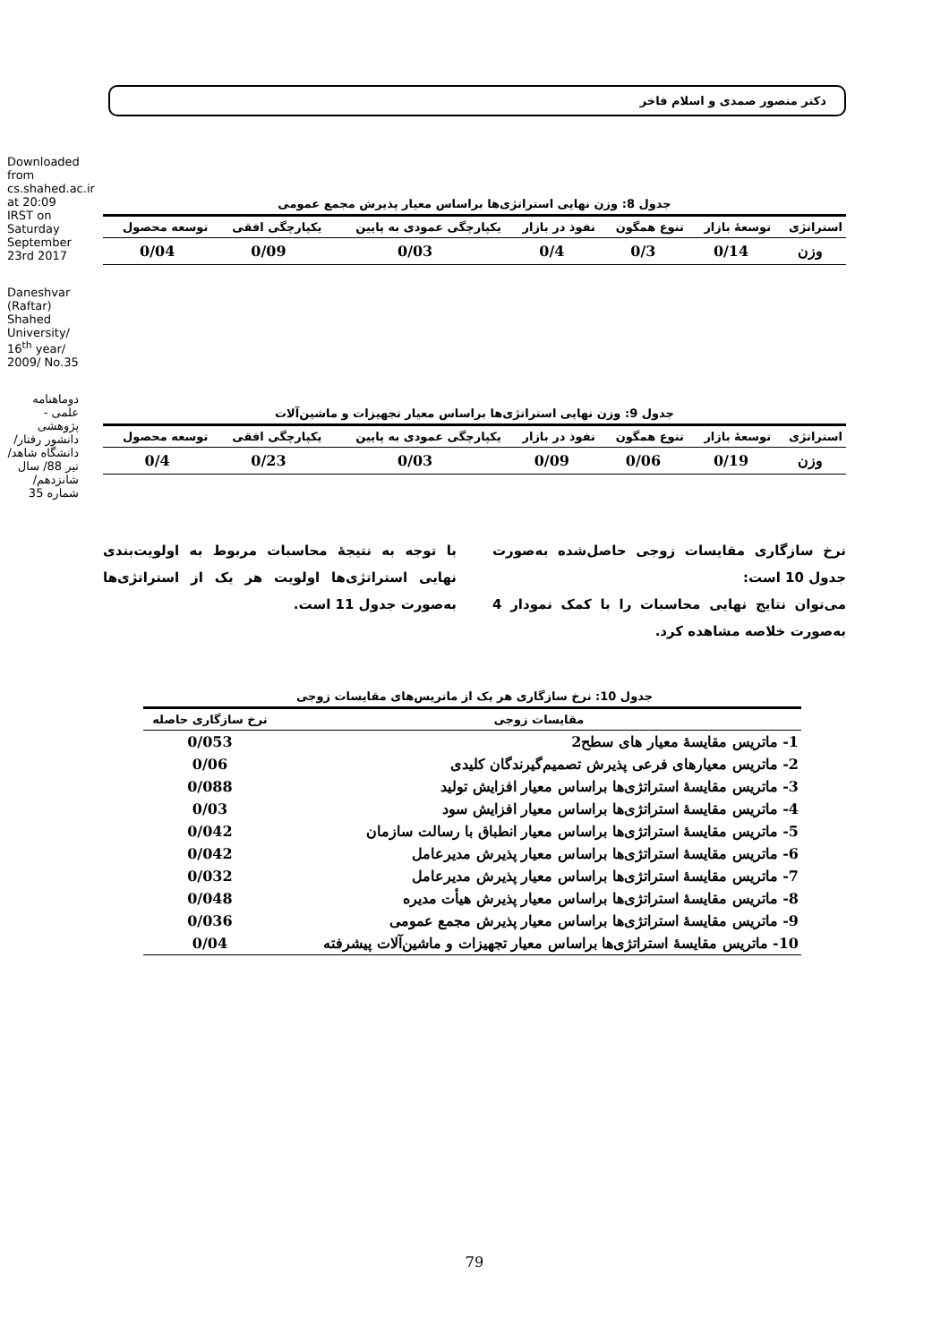Downloaded from cs.shahed.ac.ir at 20:09 IRST on Saturday September 23rd 2017
Daneshvar (Raftar) Shahed University/ 16<sup>th</sup> year/ 2009/ No.35
دوماهنامه علمی - پژوهشی دانشور رفتار/ دانشگاه شاهد/تیر 88/ سال شانزدهم/ شماره 35
دکتر منصور صمدی و اسلام فاخر
جدول 8: وزن نهایی استراتژی‌ها براساس معیار پذیرش مجمع عمومی
| استراتژی | توسعهٔ بازار | تنوع همگون | نفوذ در بازار | یکپارچگی عمودی به پایین | یکپارچگی افقی | توسعه محصول |
| --- | --- | --- | --- | --- | --- | --- |
| وزن | 0/14 | 0/3 | 0/4 | 0/03 | 0/09 | 0/04 |
جدول 9: وزن نهایی استراتژی‌ها براساس معیار تجهیزات و ماشین‌آلات
| استراتژی | توسعهٔ بازار | تنوع همگون | نفوذ در بازار | یکپارچگی عمودی به پایین | یکپارچگی افقی | توسعه محصول |
| --- | --- | --- | --- | --- | --- | --- |
| وزن | 0/19 | 0/06 | 0/09 | 0/03 | 0/23 | 0/4 |
نرخ سازگاری مقایسات زوجی حاصل‌شده به‌صورت جدول 10 است:
می‌توان نتایج نهایی محاسبات را با کمک نمودار 4 به‌صورت خلاصه مشاهده کرد.
با توجه به نتیجهٔ محاسبات مربوط به اولویت‌بندی نهایی استراتژی‌ها اولویت هر یک از استراتژی‌ها به‌صورت جدول 11 است.
جدول 10: نرخ سازگاری هر یک از ماتریس‌های مقایسات زوجی
| مقایسات زوجی | نرخ سازگاری حاصله |
| --- | --- |
| 1- ماتریس مقایسهٔ معیار های سطح2 | 0/053 |
| 2- ماتریس معیارهای فرعی پذیرش تصمیم‌گیرندگان کلیدی | 0/06 |
| 3- ماتریس مقایسهٔ استراتژی‌ها براساس معیار افزایش تولید | 0/088 |
| 4- ماتریس مقایسهٔ استراتژی‌ها براساس معیار افزایش سود | 0/03 |
| 5- ماتریس مقایسهٔ استراتژی‌ها براساس معیار انطباق با رسالت سازمان | 0/042 |
| 6- ماتریس مقایسهٔ استراتژی‌ها براساس معیار پذیرش مدیرعامل | 0/042 |
| 7- ماتریس مقایسهٔ استراتژی‌ها براساس معیار پذیرش مدیرعامل | 0/032 |
| 8- ماتریس مقایسهٔ استراتژی‌ها براساس معیار پذیرش هیأت مدیره | 0/048 |
| 9- ماتریس مقایسهٔ استراتژی‌ها براساس معیار پذیرش مجمع عمومی | 0/036 |
| 10- ماتریس مقایسهٔ استراتژی‌ها براساس معیار تجهیزات و ماشین‌آلات پیشرفته | 0/04 |
79